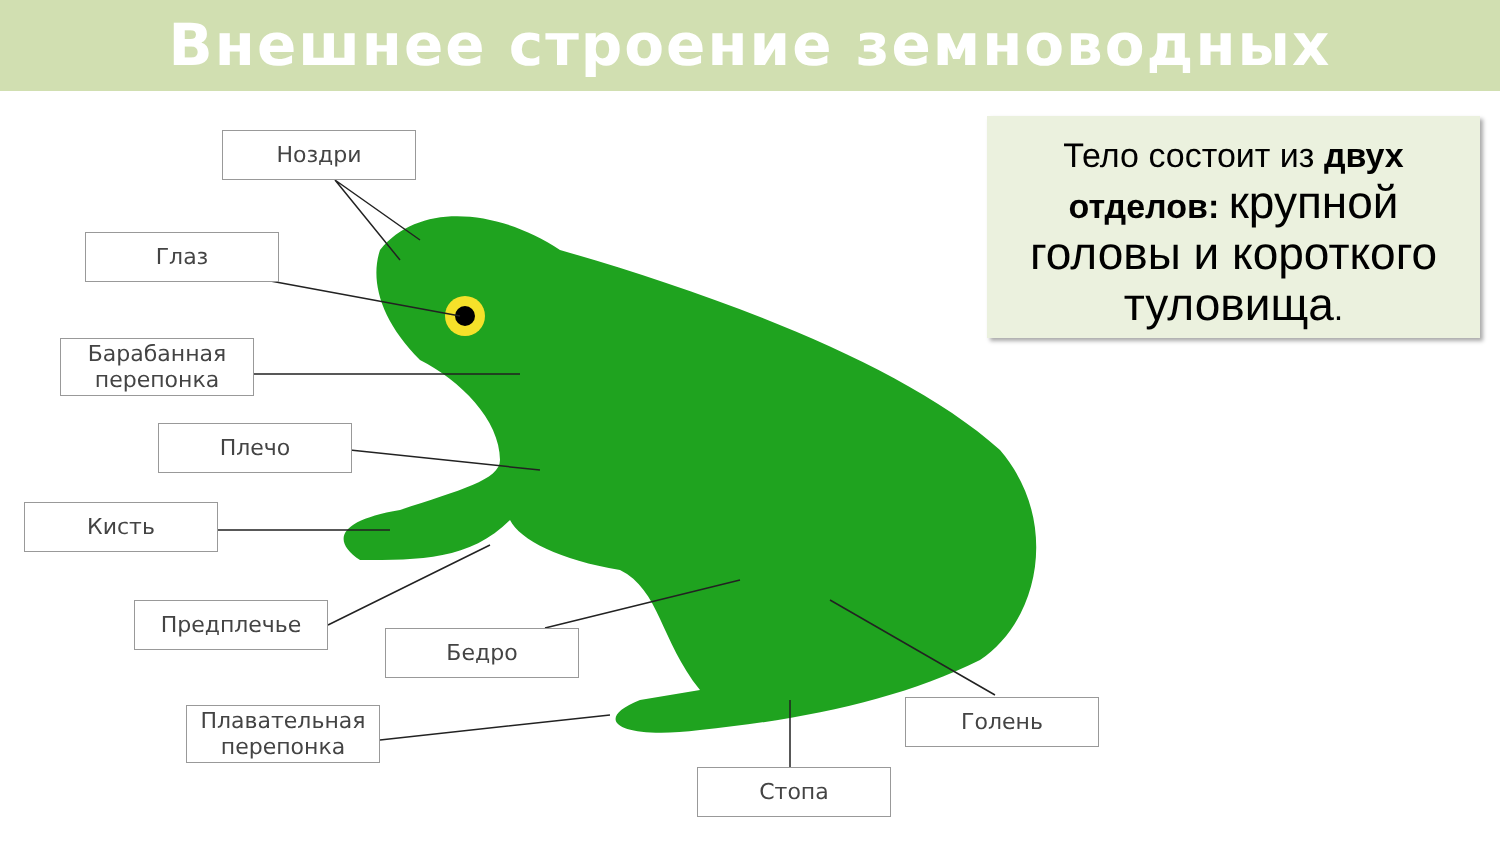Внешнее строение земноводных
Ноздри
Глаз
Барабанная
перепонка
Плечо
Кисть
Предплечье
Бедро
Плавательная
перепонка
Голень
Стопа
Тело состоит из двух отделов: крупной головы и короткого туловища.